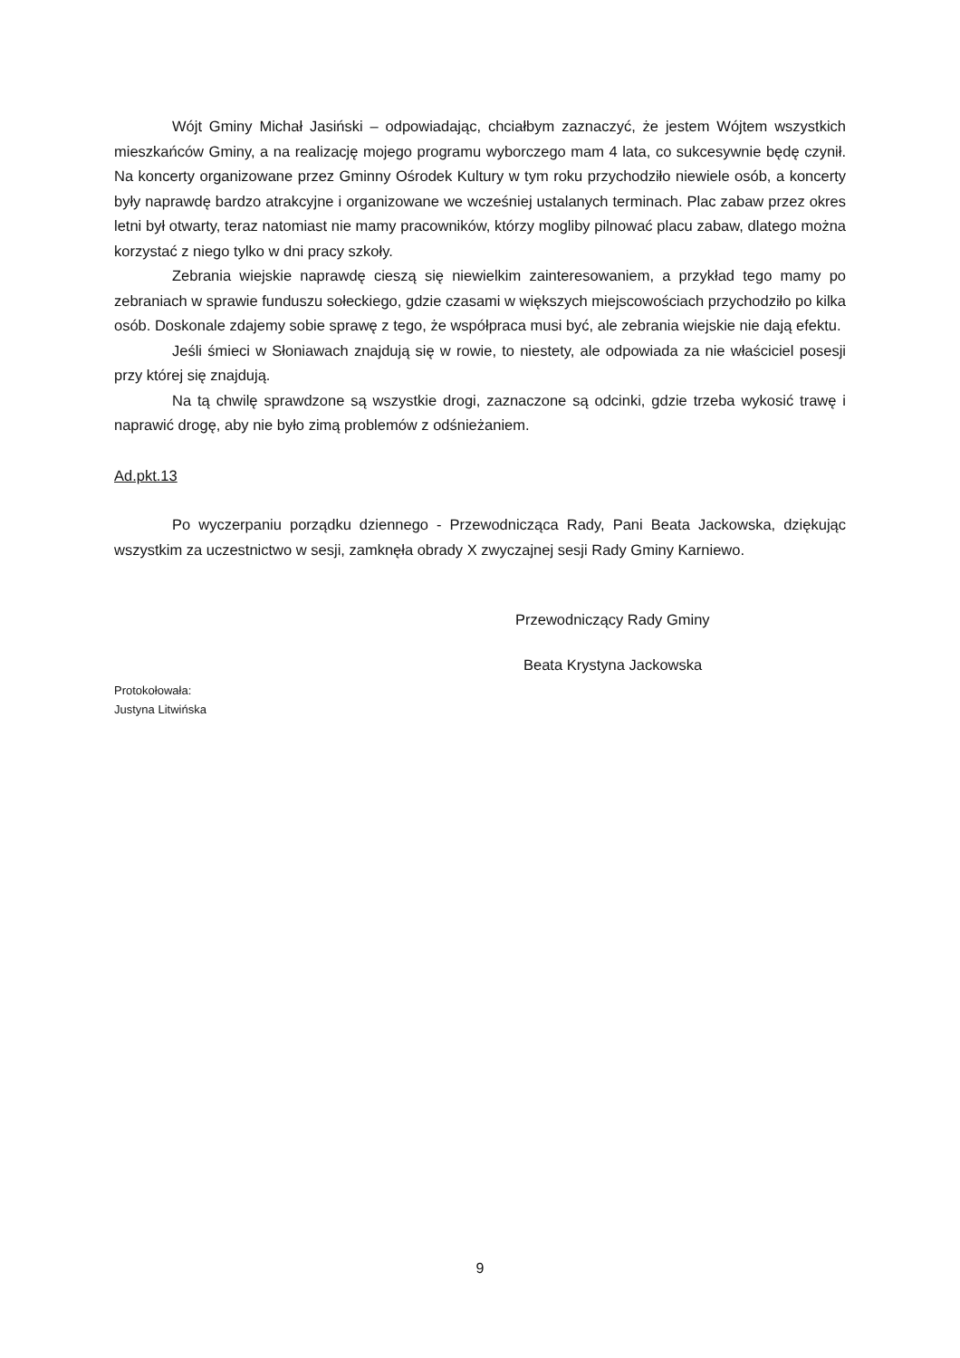Wójt Gminy Michał Jasiński – odpowiadając, chciałbym zaznaczyć, że jestem Wójtem wszystkich mieszkańców Gminy, a na realizację mojego programu wyborczego mam 4 lata, co sukcesywnie będę czynił. Na koncerty organizowane przez Gminny Ośrodek Kultury w tym roku przychodziło niewiele osób, a koncerty były naprawdę bardzo atrakcyjne i organizowane we wcześniej ustalanych terminach. Plac zabaw przez okres letni był otwarty, teraz natomiast nie mamy pracowników, którzy mogliby pilnować placu zabaw, dlatego można korzystać z niego tylko w dni pracy szkoły.
Zebrania wiejskie naprawdę cieszą się niewielkim zainteresowaniem, a przykład tego mamy po zebraniach w sprawie funduszu sołeckiego, gdzie czasami w większych miejscowościach przychodziło po kilka osób. Doskonale zdajemy sobie sprawę z tego, że współpraca musi być, ale zebrania wiejskie nie dają efektu.
Jeśli śmieci w Słoniawach znajdują się w rowie, to niestety, ale odpowiada za nie właściciel posesji przy której się znajdują.
Na tą chwilę sprawdzone są wszystkie drogi, zaznaczone są odcinki, gdzie trzeba wykosić trawę i naprawić drogę, aby nie było zimą problemów z odśnieżaniem.
Ad.pkt.13
Po wyczerpaniu porządku dziennego - Przewodnicząca Rady, Pani Beata Jackowska, dziękując wszystkim za uczestnictwo w sesji, zamknęła obrady X zwyczajnej sesji Rady Gminy Karniewo.
Przewodniczący Rady Gminy
Beata Krystyna Jackowska
Protokołowała:
Justyna Litwińska
9